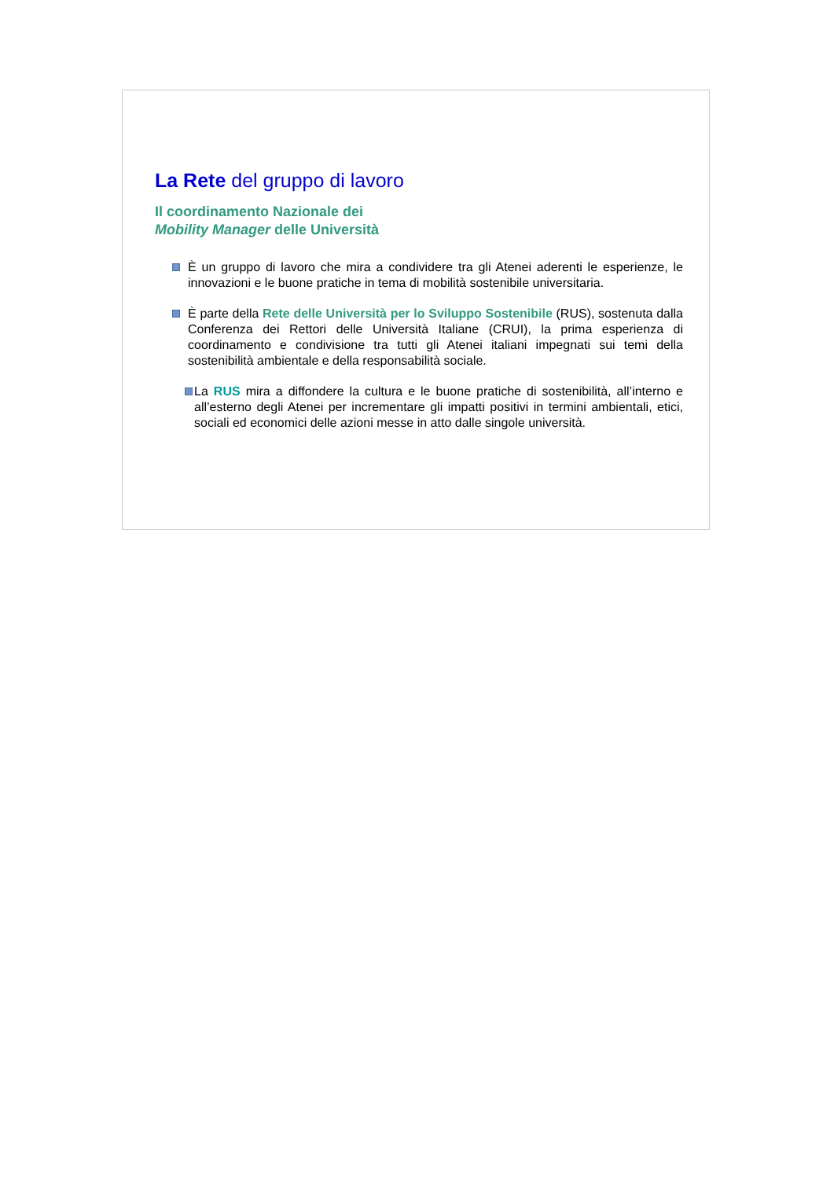La Rete del gruppo di lavoro
Il coordinamento Nazionale dei
Mobility Manager delle Università
È un gruppo di lavoro che mira a condividere tra gli Atenei aderenti le esperienze, le innovazioni e le buone pratiche in tema di mobilità sostenibile universitaria.
È parte della Rete delle Università per lo Sviluppo Sostenibile (RUS), sostenuta dalla Conferenza dei Rettori delle Università Italiane (CRUI), la prima esperienza di coordinamento e condivisione tra tutti gli Atenei italiani impegnati sui temi della sostenibilità ambientale e della responsabilità sociale.
La RUS mira a diffondere la cultura e le buone pratiche di sostenibilità, all’interno e all’esterno degli Atenei per incrementare gli impatti positivi in termini ambientali, etici, sociali ed economici delle azioni messe in atto dalle singole università.